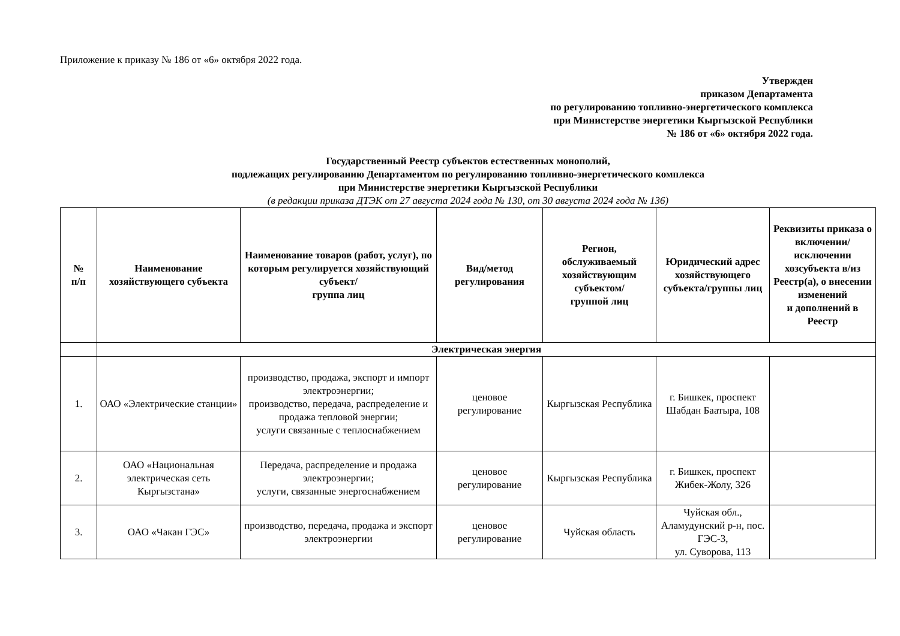Приложение к приказу № 186 от «6» октября 2022 года.
Утвержден
приказом Департамента
по регулированию топливно-энергетического комплекса
при Министерстве энергетики Кыргызской Республики
№ 186 от «6» октября 2022 года.
Государственный Реестр субъектов естественных монополий,
подлежащих регулированию Департаментом по регулированию топливно-энергетического комплекса
при Министерстве энергетики Кыргызской Республики
(в редакции приказа ДТЭК от 27 августа 2024 года № 130, от 30 августа 2024 года № 136)
| № п/п | Наименование хозяйствующего субъекта | Наименование товаров (работ, услуг), по которым регулируется хозяйствующий субъект/ группа лиц | Вид/метод регулирования | Регион, обслуживаемый хозяйствующим субъектом/ группой лиц | Юридический адрес хозяйствующего субъекта/группы лиц | Реквизиты приказа о включении/ исключении хозсубъекта в/из Реестр(а), о внесении изменений и дополнений в Реестр |
| --- | --- | --- | --- | --- | --- | --- |
| | Электрическая энергия | | | | | |
| 1. | ОАО «Электрические станции» | производство, продажа, экспорт и импорт электроэнергии; производство, передача, распределение и продажа тепловой энергии; услуги связанные с теплоснабжением | ценовое регулирование | Кыргызская Республика | г. Бишкек, проспект Шабдан Баатыра, 108 | |
| 2. | ОАО «Национальная электрическая сеть Кыргызстана» | Передача, распределение и продажа электроэнергии; услуги, связанные энергоснабжением | ценовое регулирование | Кыргызская Республика | г. Бишкек, проспект Жибек-Жолу, 326 | |
| 3. | ОАО «Чакан ГЭС» | производство, передача, продажа и экспорт электроэнергии | ценовое регулирование | Чуйская область | Чуйская обл., Аламудунский р-н, пос. ГЭС-3, ул. Суворова, 113 | |